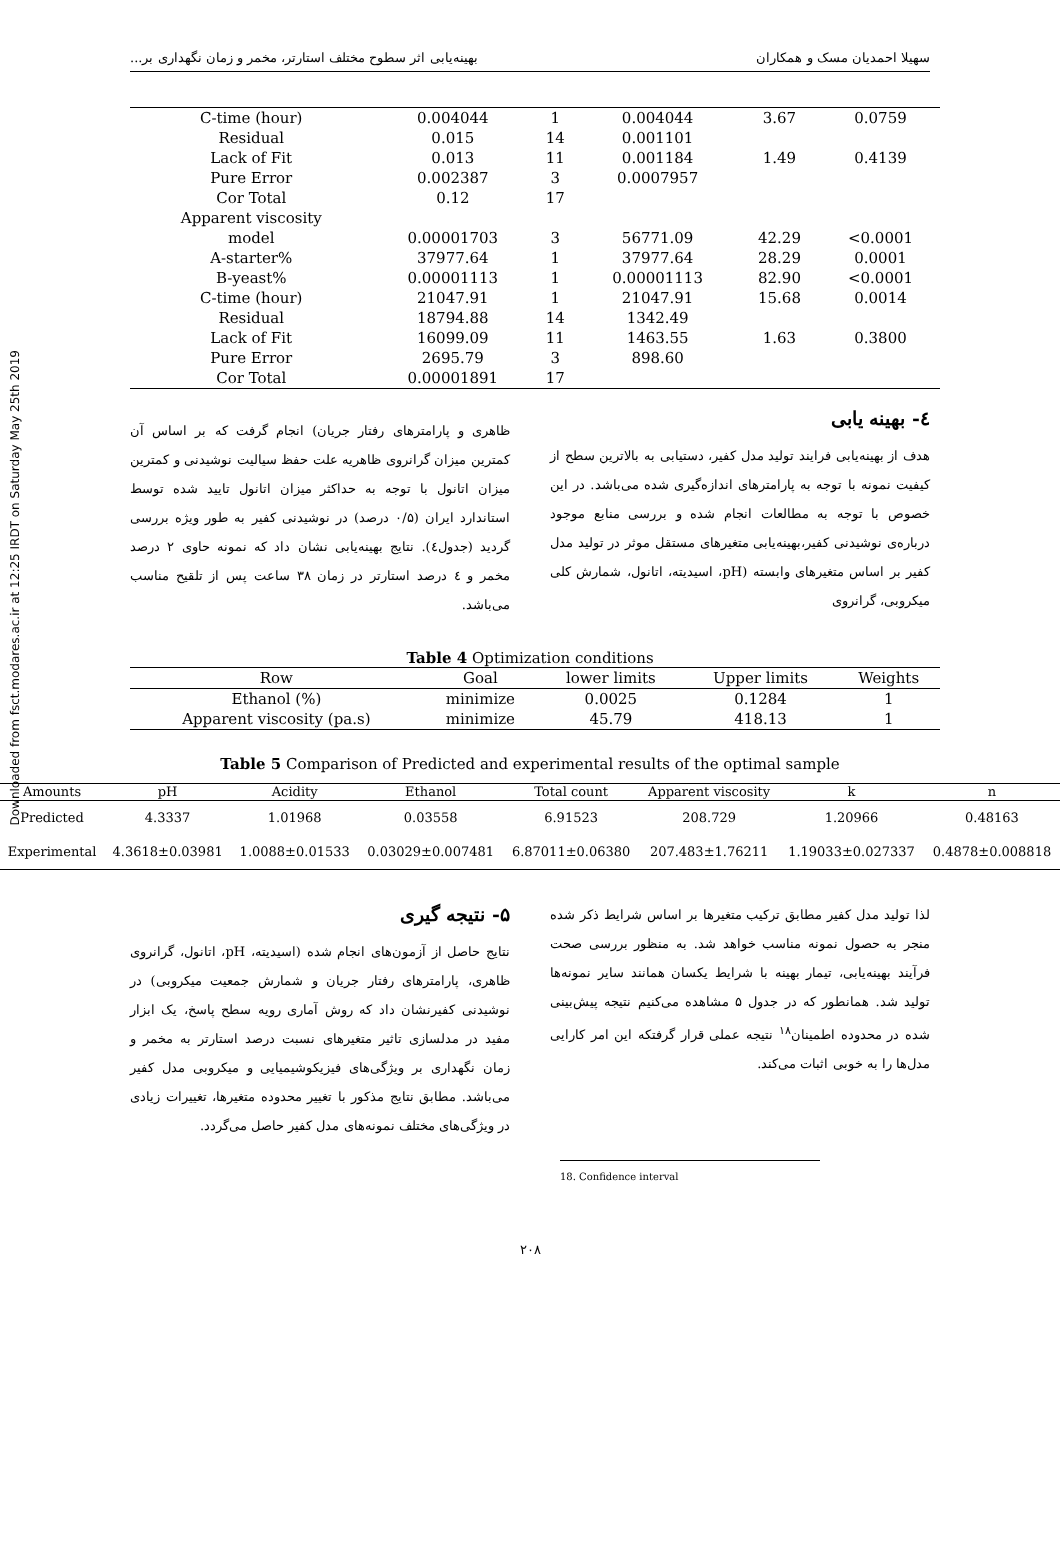Downloaded from fsct.modares.ac.ir at 12:25 IRDT on Saturday May 25th 2019
سهیلا احمدیان مسک و همکاران بهینه‌یابی اثر سطوح مختلف استارتر، مخمر و زمان نگهداری بر...
| C-time (hour) | 0.004044 | 1 | 0.004044 | 3.67 | 0.0759 |
| Residual | 0.015 | 14 | 0.001101 | | |
| Lack of Fit | 0.013 | 11 | 0.001184 | 1.49 | 0.4139 |
| Pure Error | 0.002387 | 3 | 0.0007957 | | |
| Cor Total | 0.12 | 17 | | | |
| Apparent viscosity | | | | | |
| model | 0.00001703 | 3 | 56771.09 | 42.29 | <0.0001 |
| A-starter% | 37977.64 | 1 | 37977.64 | 28.29 | 0.0001 |
| B-yeast% | 0.00001113 | 1 | 0.00001113 | 82.90 | <0.0001 |
| C-time (hour) | 21047.91 | 1 | 21047.91 | 15.68 | 0.0014 |
| Residual | 18794.88 | 14 | 1342.49 | | |
| Lack of Fit | 16099.09 | 11 | 1463.55 | 1.63 | 0.3800 |
| Pure Error | 2695.79 | 3 | 898.60 | | |
| Cor Total | 0.00001891 | 17 | | | |
٤- بهینه یابی
هدف از بهینه‌یابی فرایند تولید مدل کفیر، دستیابی به بالاترین سطح از کیفیت نمونه با توجه به پارامترهای اندازه‌گیری شده می‌باشد. در این خصوص با توجه به مطالعات انجام شده و بررسی منابع موجود درباره‌ی نوشیدنی کفیر،بهینه‌یابی متغیرهای مستقل موثر در تولید مدل کفیر بر اساس متغیرهای وابسته (pH، اسیدیته، اتانول، شمارش کلی میکروبی، گرانروی
ظاهری و پارامترهای رفتار جریان) انجام گرفت که بر اساس آن کمترین میزان گرانروی ظاهریه علت حفظ سیالیت نوشیدنی و کمترین میزان اتانول با توجه به حداکثر میزان اتانول تایید شده توسط استاندارد ایران (۰/۵ درصد) در نوشیدنی کفیر به طور ویژه بررسی گردید (جدول٤). نتایج بهینه‌یابی نشان داد که نمونه حاوی ۲ درصد مخمر و ٤ درصد استارتر در زمان ۳۸ ساعت پس از تلقیح مناسب می‌باشد.
Table 4 Optimization conditions
| Row | Goal | lower limits | Upper limits | Weights |
| --- | --- | --- | --- | --- |
| Ethanol (%) | minimize | 0.0025 | 0.1284 | 1 |
| Apparent viscosity (pa.s) | minimize | 45.79 | 418.13 | 1 |
Table 5 Comparison of Predicted and experimental results of the optimal sample
| Amounts | pH | Acidity | Ethanol | Total count | Apparent viscosity | k | n |
| --- | --- | --- | --- | --- | --- | --- | --- |
| Predicted | 4.3337 | 1.01968 | 0.03558 | 6.91523 | 208.729 | 1.20966 | 0.48163 |
| Experimental | 4.3618±0.03981 | 1.0088±0.01533 | 0.03029±0.007481 | 6.87011±0.06380 | 207.483±1.76211 | 1.19033±0.027337 | 0.4878±0.008818 |
لذا تولید مدل کفیر مطابق ترکیب متغیرها بر اساس شرایط ذکر شده منجر به حصول نمونه مناسب خواهد شد. به منظور بررسی صحت فرآیند بهینه‌یابی، تیمار بهینه با شرایط یکسان همانند سایر نمونه‌ها تولید شد. همانطور که در جدول ۵ مشاهده می‌کنیم نتیجه پیش‌بینی شده در محدوده اطمینان<sup>۱۸</sup> نتیجه عملی قرار گرفتکه این امر کارایی مدل‌ها را به خوبی اثبات می‌کند.
۵- نتیجه گیری
نتایج حاصل از آزمون‌های انجام شده (اسیدیته، pH، اتانول، گرانروی ظاهری، پارامترهای رفتار جریان و شمارش جمعیت میکروبی) در نوشیدنی کفیرنشان داد که روش آماری رویه سطح پاسخ، یک ابزار مفید در مدلسازی تاثیر متغیرهای نسبت درصد استارتر به مخمر و زمان نگهداری بر ویژگی‌های فیزیکوشیمیایی و میکروبی مدل کفیر می‌باشد. مطابق نتایج مذکور با تغییر محدوده متغیرها، تغییرات زیادی در ویژگی‌های مختلف نمونه‌های مدل کفیر حاصل می‌گردد.
18. Confidence interval
۲۰۸